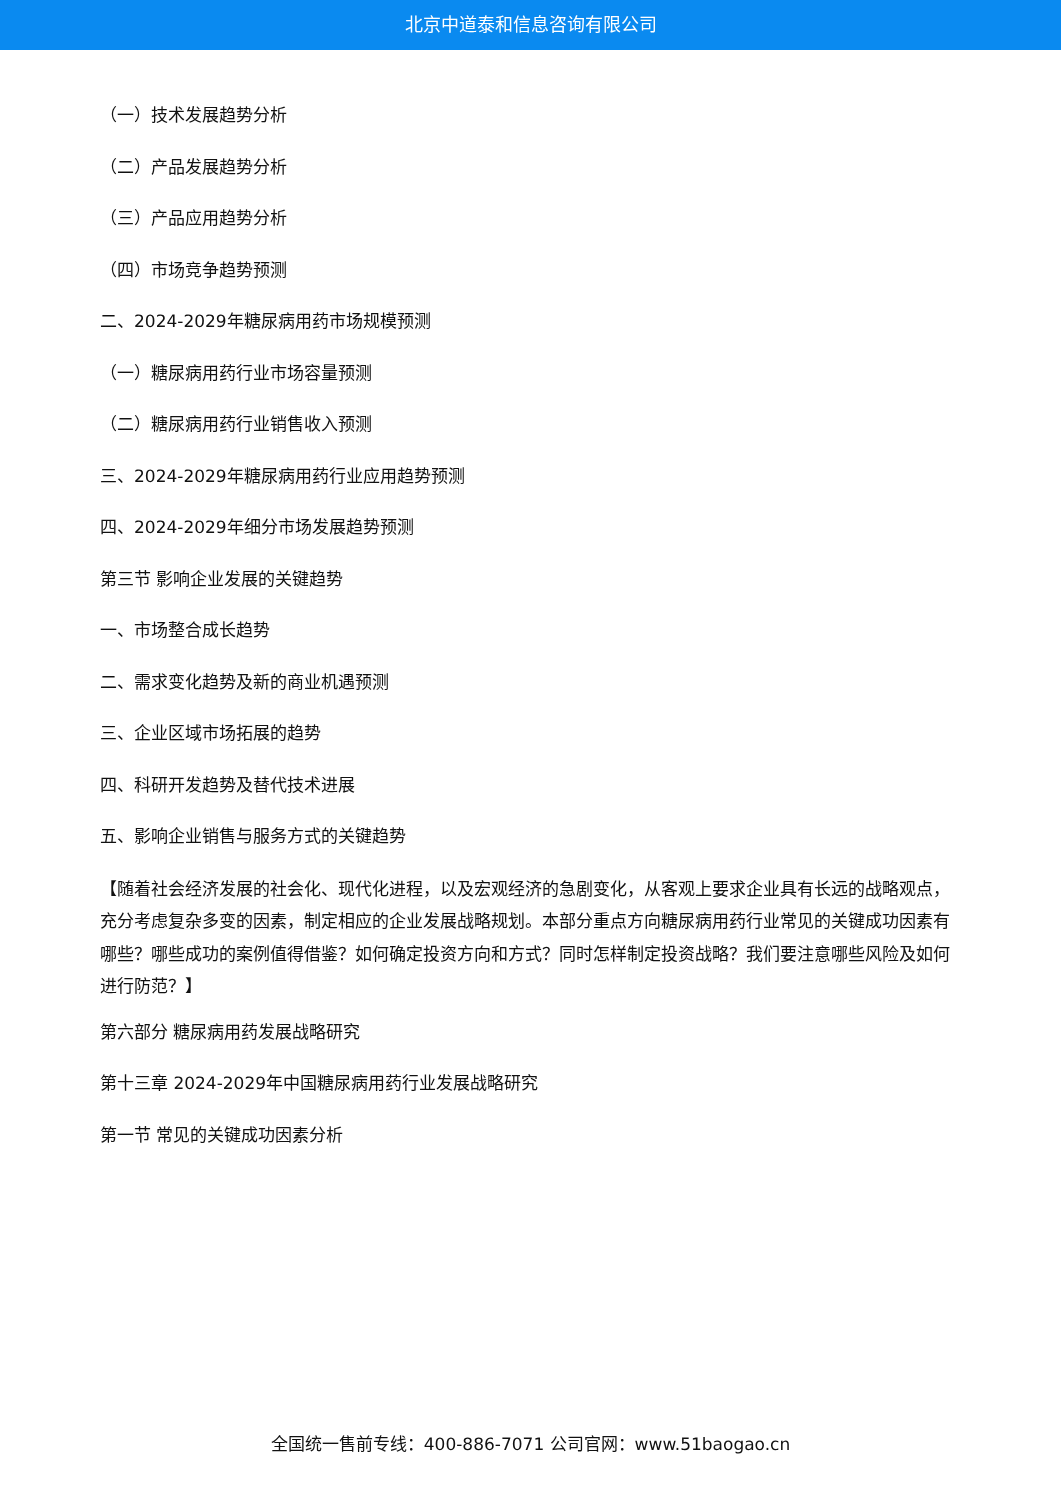北京中道泰和信息咨询有限公司
（一）技术发展趋势分析
（二）产品发展趋势分析
（三）产品应用趋势分析
（四）市场竞争趋势预测
二、2024-2029年糖尿病用药市场规模预测
（一）糖尿病用药行业市场容量预测
（二）糖尿病用药行业销售收入预测
三、2024-2029年糖尿病用药行业应用趋势预测
四、2024-2029年细分市场发展趋势预测
第三节 影响企业发展的关键趋势
一、市场整合成长趋势
二、需求变化趋势及新的商业机遇预测
三、企业区域市场拓展的趋势
四、科研开发趋势及替代技术进展
五、影响企业销售与服务方式的关键趋势
【随着社会经济发展的社会化、现代化进程，以及宏观经济的急剧变化，从客观上要求企业具有长远的战略观点，充分考虑复杂多变的因素，制定相应的企业发展战略规划。本部分重点方向糖尿病用药行业常见的关键成功因素有哪些？哪些成功的案例值得借鉴？如何确定投资方向和方式？同时怎样制定投资战略？我们要注意哪些风险及如何进行防范？】
第六部分 糖尿病用药发展战略研究
第十三章 2024-2029年中国糖尿病用药行业发展战略研究
第一节 常见的关键成功因素分析
全国统一售前专线：400-886-7071 公司官网：www.51baogao.cn